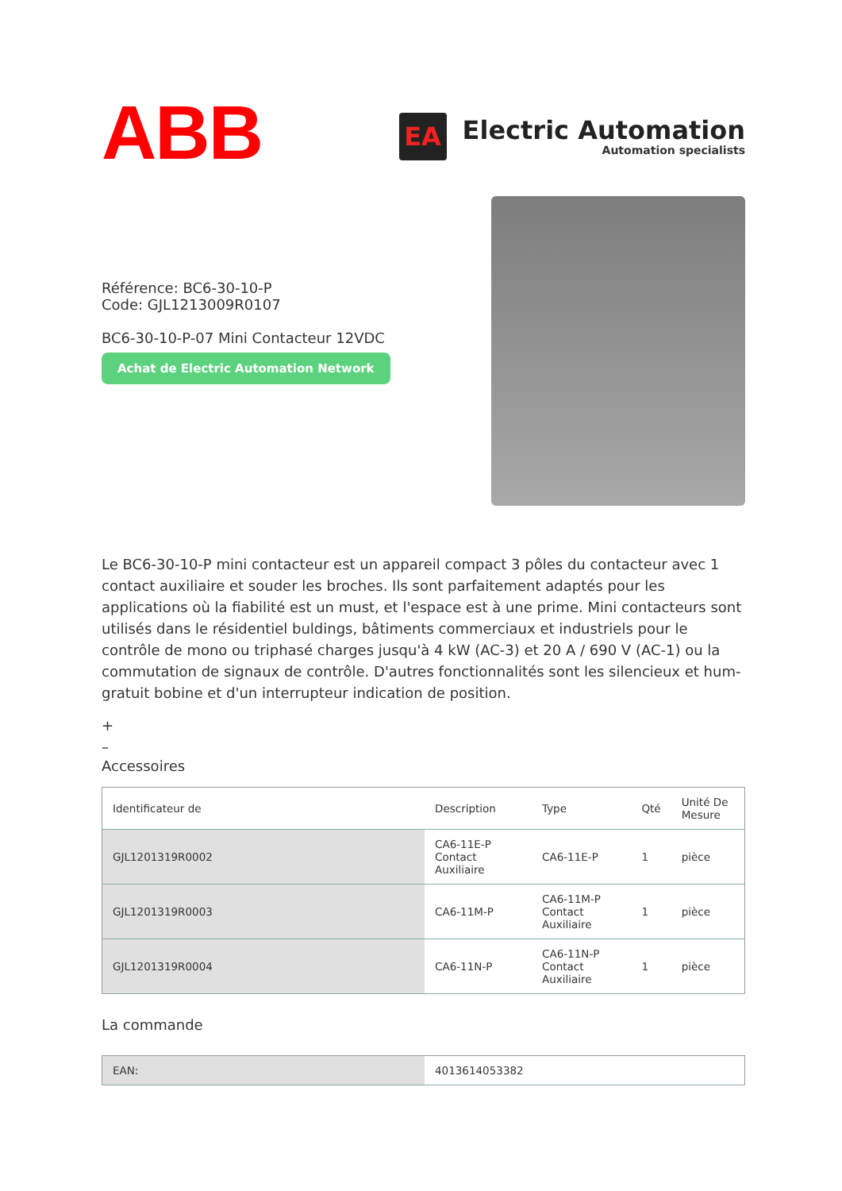ABB
EA
Electric Automation
Automation specialists
Référence: BC6-30-10-P
Code: GJL1213009R0107
BC6-30-10-P-07 Mini Contacteur 12VDC
Achat de Electric Automation Network
Le BC6-30-10-P mini contacteur est un appareil compact 3 pôles du contacteur avec 1 contact auxiliaire et souder les broches. Ils sont parfaitement adaptés pour les applications où la fiabilité est un must, et l'espace est à une prime. Mini contacteurs sont utilisés dans le résidentiel buldings, bâtiments commerciaux et industriels pour le contrôle de mono ou triphasé charges jusqu'à 4 kW (AC-3) et 20 A / 690 V (AC-1) ou la commutation de signaux de contrôle. D'autres fonctionnalités sont les silencieux et hum-gratuit bobine et d'un interrupteur indication de position.
+
–
Accessoires
| Identificateur de | Description | Type | Qté | Unité De Mesure |
| --- | --- | --- | --- | --- |
| GJL1201319R0002 | CA6-11E-P Contact Auxiliaire | CA6-11E-P | 1 | pièce |
| GJL1201319R0003 | CA6-11M-P | CA6-11M-P Contact Auxiliaire | 1 | pièce |
| GJL1201319R0004 | CA6-11N-P | CA6-11N-P Contact Auxiliaire | 1 | pièce |
La commande
| EAN: | 4013614053382 |